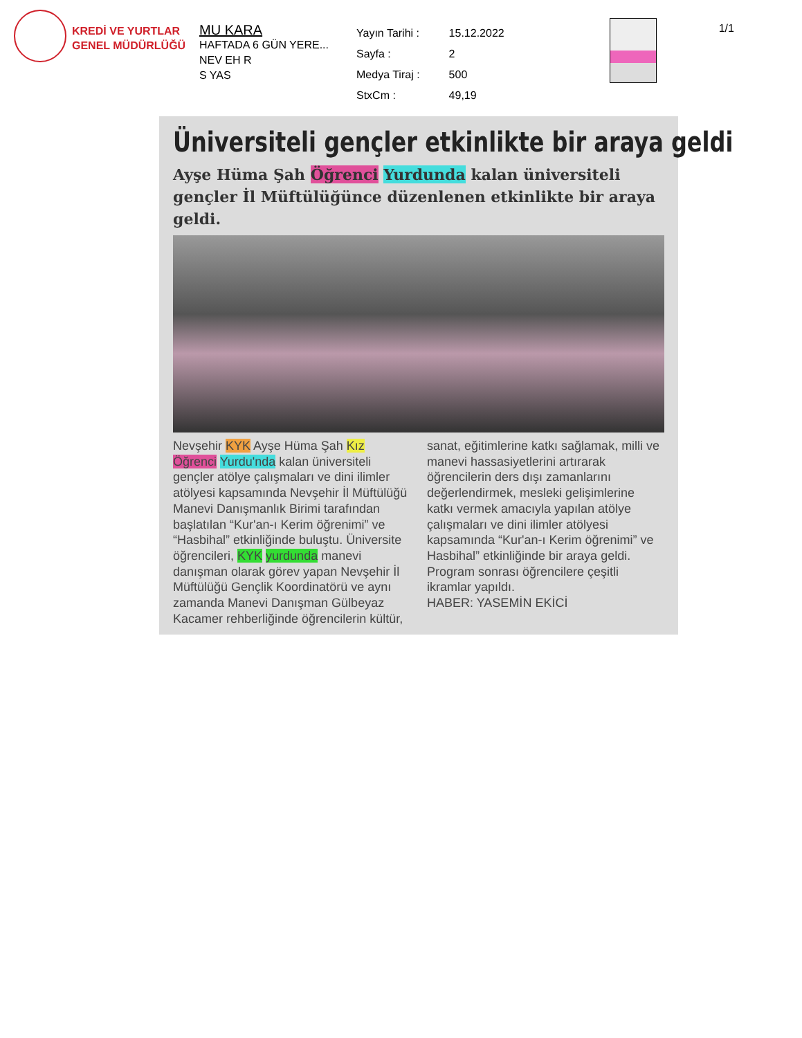KREDİ VE YURTLAR
GENEL MÜDÜRLÜĞÜ
MU KARA
HAFTADA 6 GÜN YERE...
NEV EH R
S YAS
| Yayın Tarihi : | 15.12.2022 |
| Sayfa : | 2 |
| Medya Tiraj : | 500 |
| StxCm : | 49,19 |
1/1
Üniversiteli gençler etkinlikte bir araya geldi
Ayşe Hüma Şah Öğrenci Yurdunda kalan üniversiteli gençler İl Müftülüğünce düzenlenen etkinlikte bir araya geldi.
Nevşehir KYK Ayşe Hüma Şah Kız Öğrenci Yurdu'nda kalan üniversiteli gençler atölye çalışmaları ve dini ilimler atölyesi kapsamında Nevşehir İl Müftülüğü Manevi Danışmanlık Birimi tarafından başlatılan “Kur'an-ı Kerim öğrenimi” ve “Hasbihal” etkinliğinde buluştu. Üniversite öğrencileri, KYK yurdunda manevi danışman olarak görev yapan Nevşehir İl Müftülüğü Gençlik Koordinatörü ve aynı zamanda Manevi Danışman Gülbeyaz Kacamer rehberliğinde öğrencilerin kültür, sanat, eğitimlerine katkı sağlamak, milli ve manevi hassasiyetlerini artırarak öğrencilerin ders dışı zamanlarını değerlendirmek, mesleki gelişimlerine katkı vermek amacıyla yapılan atölye çalışmaları ve dini ilimler atölyesi kapsamında “Kur'an-ı Kerim öğrenimi” ve Hasbihal” etkinliğinde bir araya geldi. Program sonrası öğrencilere çeşitli ikramlar yapıldı.
HABER: YASEMİN EKİCİ